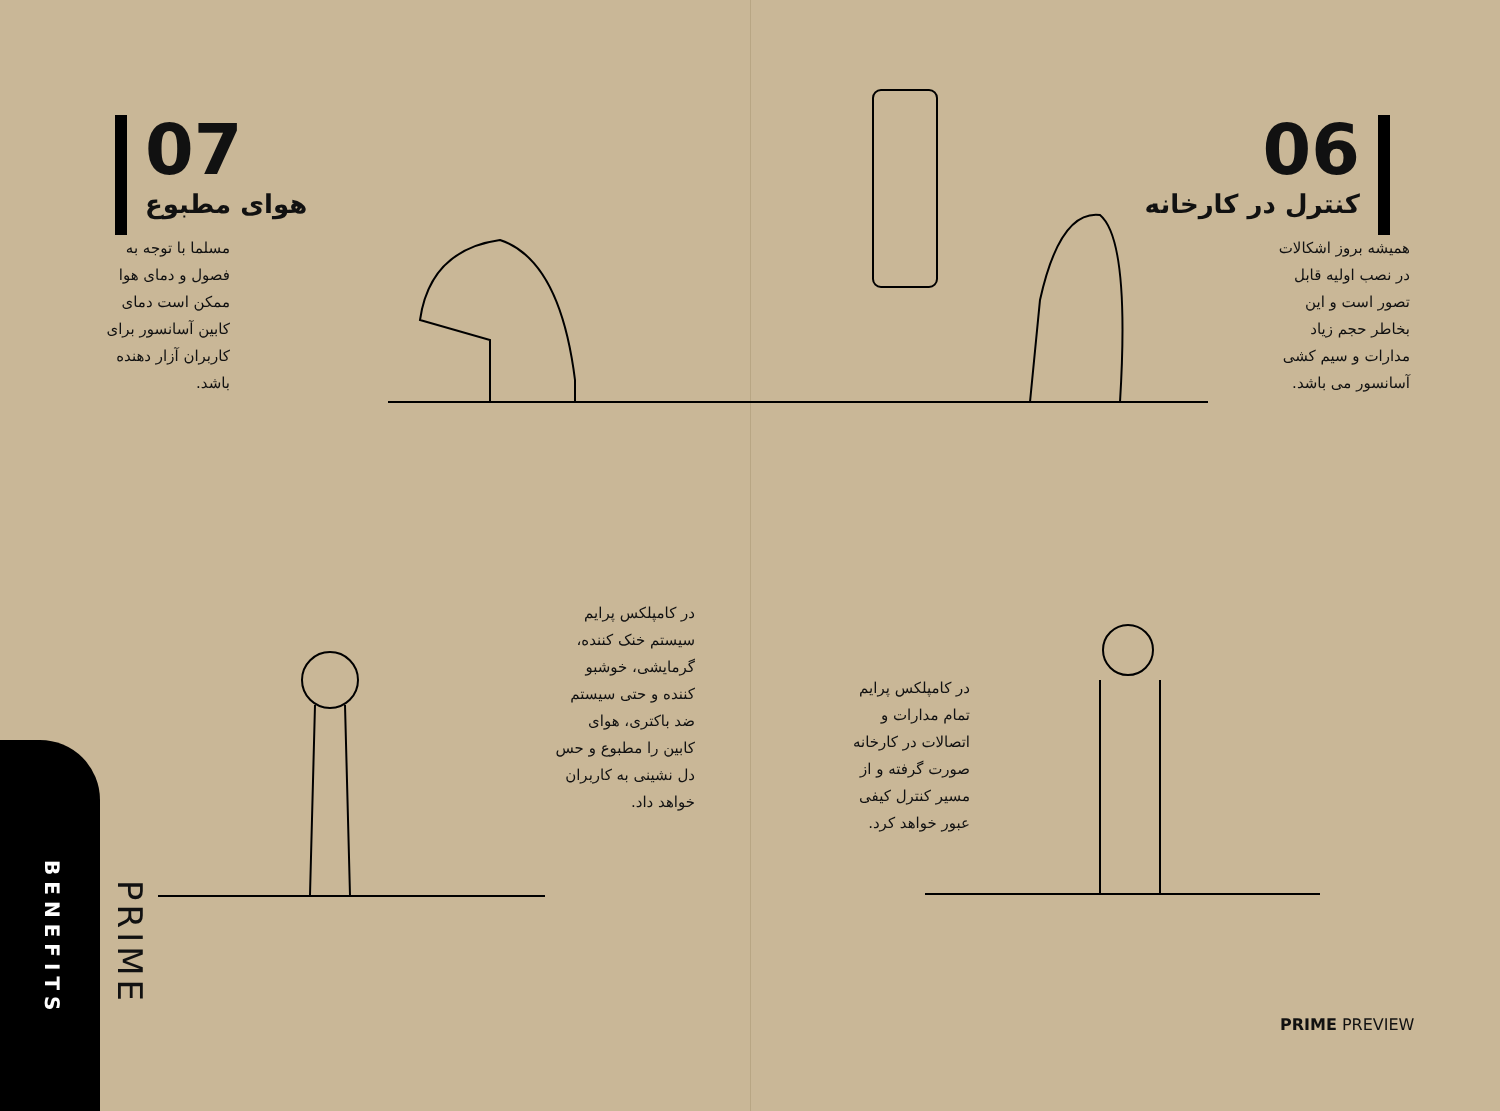07
هوای مطبوع
مسلما با توجه به فصول و دمای هوا ممکن است دمای کابین آسانسور برای کاربران آزار دهنده باشد.
06
کنترل در کارخانه
همیشه بروز اشکالات در نصب اولیه قابل تصور است و این بخاطر حجم زیاد مدارات و سیم کشی آسانسور می باشد.
در کامپلکس پرایم سیستم خنک کننده، گرمایشی، خوشبو کننده و حتی سیستم ضد باکتری، هوای کابین را مطبوع و حس دل نشینی به کاربران خواهد داد.
در کامپلکس پرایم تمام مدارات و اتصالات در کارخانه صورت گرفته و از مسیر کنترل کیفی عبور خواهد کرد.
BENEFITS
PRIME
PRIME PREVIEW